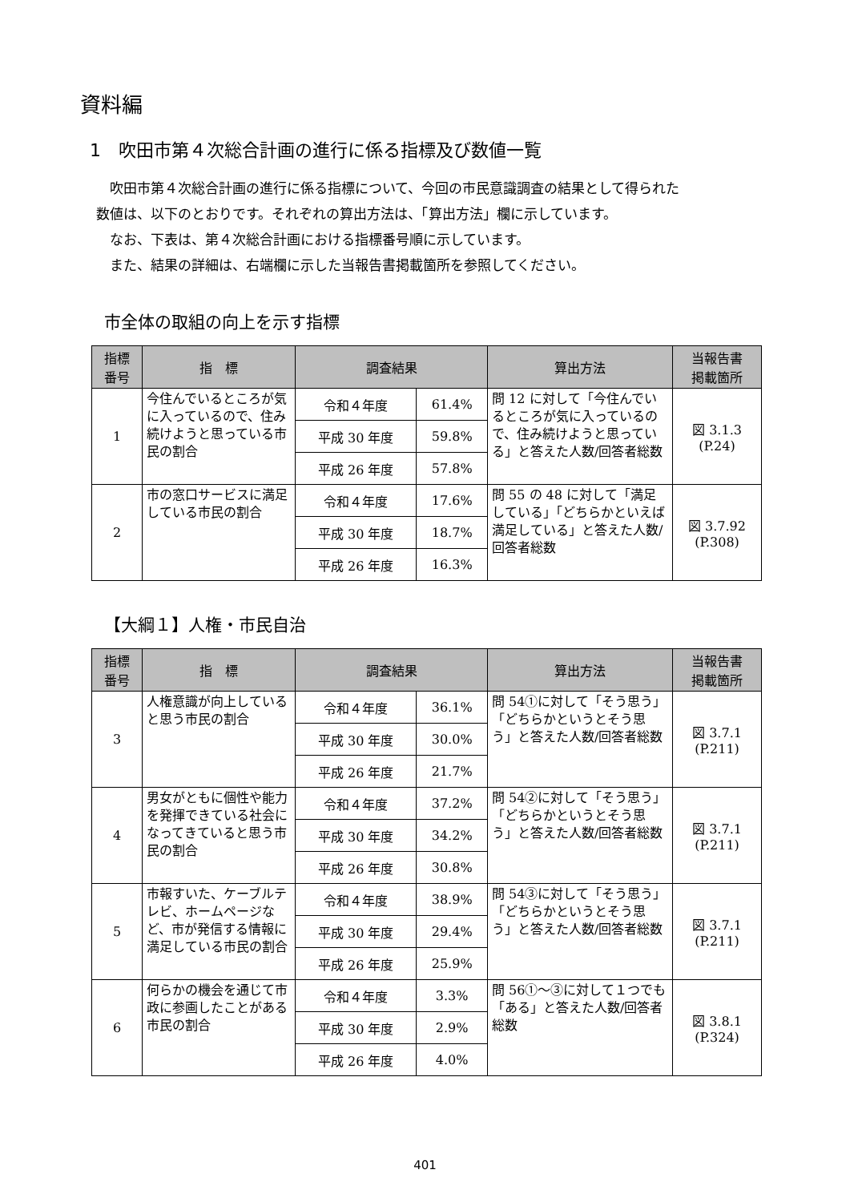資料編
1　吹田市第４次総合計画の進行に係る指標及び数値一覧
吹田市第４次総合計画の進行に係る指標について、今回の市民意識調査の結果として得られた
数値は、以下のとおりです。それぞれの算出方法は、「算出方法」欄に示しています。
なお、下表は、第４次総合計画における指標番号順に示しています。
また、結果の詳細は、右端欄に示した当報告書掲載箇所を参照してください。
市全体の取組の向上を示す指標
| 指標 番号 | 指 標 | 調査結果 | | 算出方法 | 当報告書 掲載箇所 |
| --- | --- | --- | --- | --- | --- |
| 1 | 今住んでいるところが気に入っているので、住み続けようと思っている市民の割合 | 令和４年度 | 61.4% | 問 12 に対して「今住んでいるところが気に入っているので、住み続けようと思っている」と答えた人数/回答者総数 | 図 3.1.3 (P.24) |
| | | 平成 30 年度 | 59.8% | | |
| | | 平成 26 年度 | 57.8% | | |
| 2 | 市の窓口サービスに満足している市民の割合 | 令和４年度 | 17.6% | 問 55 の 48 に対して「満足している」「どちらかといえば満足している」と答えた人数/回答者総数 | 図 3.7.92 (P.308) |
| | | 平成 30 年度 | 18.7% | | |
| | | 平成 26 年度 | 16.3% | | |
【大綱１】人権・市民自治
| 指標 番号 | 指 標 | 調査結果 | | 算出方法 | 当報告書 掲載箇所 |
| --- | --- | --- | --- | --- | --- |
| 3 | 人権意識が向上していると思う市民の割合 | 令和４年度 | 36.1% | 問 54①に対して「そう思う」「どちらかというとそう思う」と答えた人数/回答者総数 | 図 3.7.1 (P.211) |
| | | 平成 30 年度 | 30.0% | | |
| | | 平成 26 年度 | 21.7% | | |
| 4 | 男女がともに個性や能力を発揮できている社会になってきていると思う市民の割合 | 令和４年度 | 37.2% | 問 54②に対して「そう思う」「どちらかというとそう思う」と答えた人数/回答者総数 | 図 3.7.1 (P.211) |
| | | 平成 30 年度 | 34.2% | | |
| | | 平成 26 年度 | 30.8% | | |
| 5 | 市報すいた、ケーブルテレビ、ホームページなど、市が発信する情報に満足している市民の割合 | 令和４年度 | 38.9% | 問 54③に対して「そう思う」「どちらかというとそう思う」と答えた人数/回答者総数 | 図 3.7.1 (P.211) |
| | | 平成 30 年度 | 29.4% | | |
| | | 平成 26 年度 | 25.9% | | |
| 6 | 何らかの機会を通じて市政に参画したことがある市民の割合 | 令和４年度 | 3.3% | 問 56①～③に対して１つでも「ある」と答えた人数/回答者総数 | 図 3.8.1 (P.324) |
| | | 平成 30 年度 | 2.9% | | |
| | | 平成 26 年度 | 4.0% | | |
401